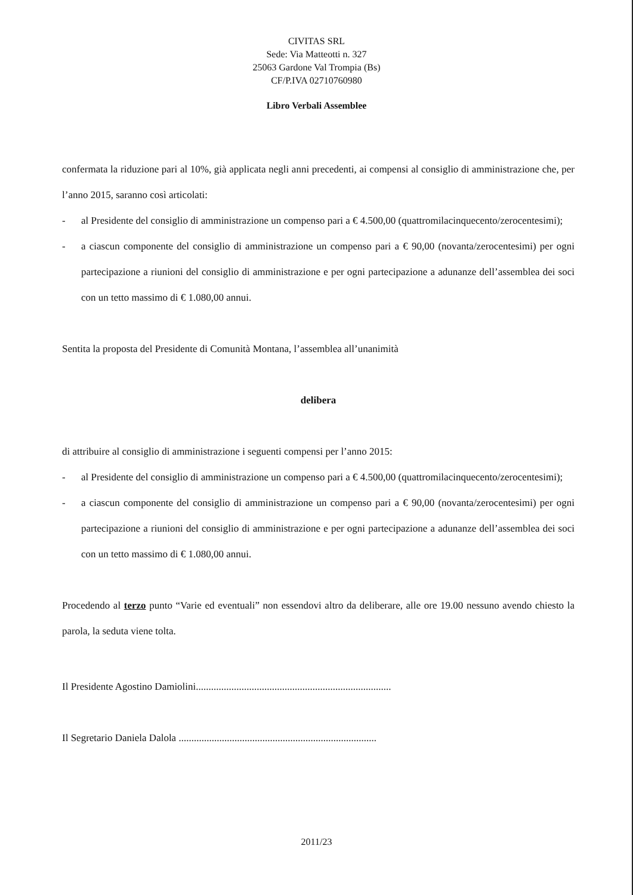CIVITAS SRL
Sede: Via Matteotti n. 327
25063 Gardone Val Trompia (Bs)
CF/P.IVA 02710760980
Libro Verbali Assemblee
confermata la riduzione pari al 10%, già applicata negli anni precedenti, ai compensi al consiglio di amministrazione che, per l’anno 2015, saranno così articolati:
- al Presidente del consiglio di amministrazione un compenso pari a € 4.500,00 (quattromilacinquecento/zerocentesimi);
- a ciascun componente del consiglio di amministrazione un compenso pari a € 90,00 (novanta/zerocentesimi) per ogni partecipazione a riunioni del consiglio di amministrazione e per ogni partecipazione a adunanze dell’assemblea dei soci con un tetto massimo di € 1.080,00 annui.
Sentita la proposta del Presidente di Comunità Montana, l’assemblea all’unanimità
delibera
di attribuire al consiglio di amministrazione i seguenti compensi per l’anno 2015:
- al Presidente del consiglio di amministrazione un compenso pari a € 4.500,00 (quattromilacinquecento/zerocentesimi);
- a ciascun componente del consiglio di amministrazione un compenso pari a € 90,00 (novanta/zerocentesimi) per ogni partecipazione a riunioni del consiglio di amministrazione e per ogni partecipazione a adunanze dell’assemblea dei soci con un tetto massimo di € 1.080,00 annui.
Procedendo al terzo punto “Varie ed eventuali” non essendovi altro da deliberare, alle ore 19.00 nessuno avendo chiesto la parola, la seduta viene tolta.
Il Presidente Agostino Damiolini.............................................................................
Il Segretario Daniela Dalola ..............................................................................
2011/23